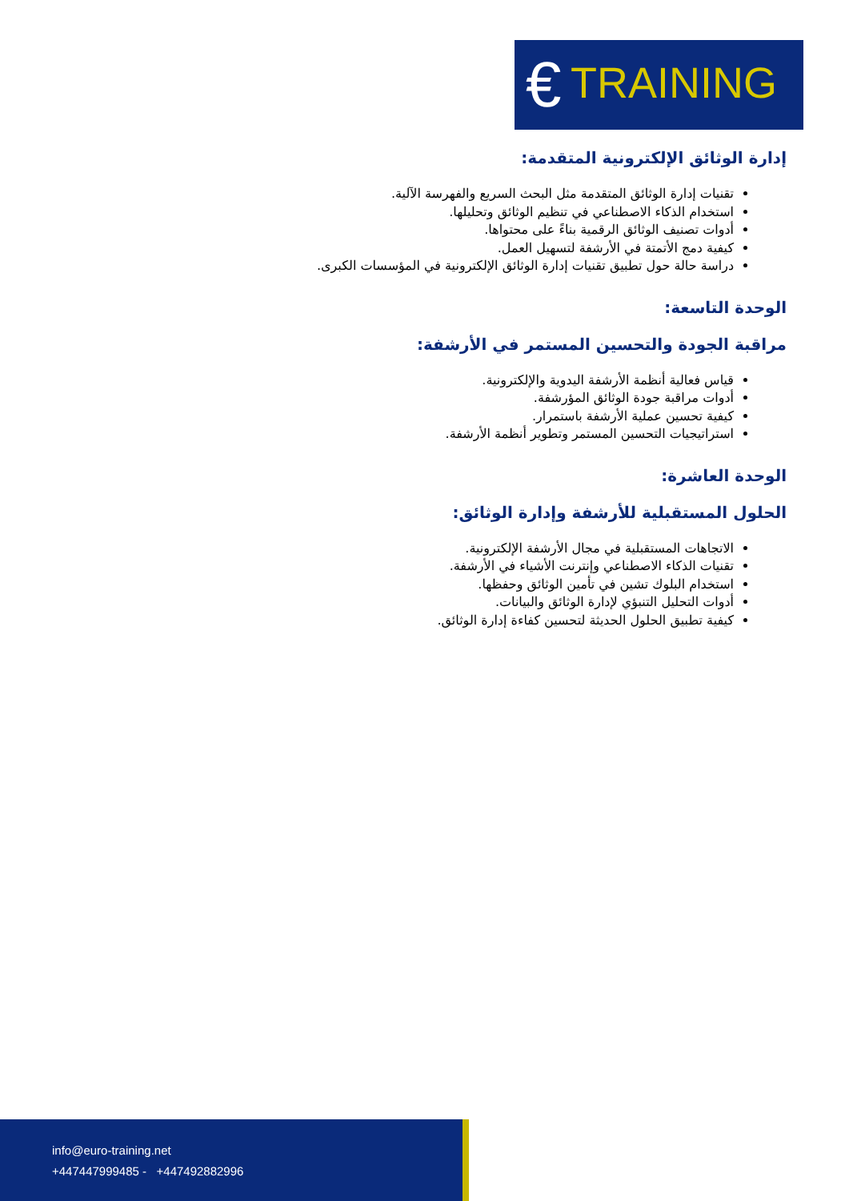€ TRAINING
إدارة الوثائق الإلكترونية المتقدمة:
تقنيات إدارة الوثائق المتقدمة مثل البحث السريع والفهرسة الآلية.
استخدام الذكاء الاصطناعي في تنظيم الوثائق وتحليلها.
أدوات تصنيف الوثائق الرقمية بناءً على محتواها.
كيفية دمج الأتمتة في الأرشفة لتسهيل العمل.
دراسة حالة حول تطبيق تقنيات إدارة الوثائق الإلكترونية في المؤسسات الكبرى.
الوحدة التاسعة:
مراقبة الجودة والتحسين المستمر في الأرشفة:
قياس فعالية أنظمة الأرشفة اليدوية والإلكترونية.
أدوات مراقبة جودة الوثائق المؤرشفة.
كيفية تحسين عملية الأرشفة باستمرار.
استراتيجيات التحسين المستمر وتطوير أنظمة الأرشفة.
الوحدة العاشرة:
الحلول المستقبلية للأرشفة وإدارة الوثائق:
الاتجاهات المستقبلية في مجال الأرشفة الإلكترونية.
تقنيات الذكاء الاصطناعي وإنترنت الأشياء في الأرشفة.
استخدام البلوك تشين في تأمين الوثائق وحفظها.
أدوات التحليل التنبؤي لإدارة الوثائق والبيانات.
كيفية تطبيق الحلول الحديثة لتحسين كفاءة إدارة الوثائق.
info@euro-training.net
+447447999485 - +447492882996